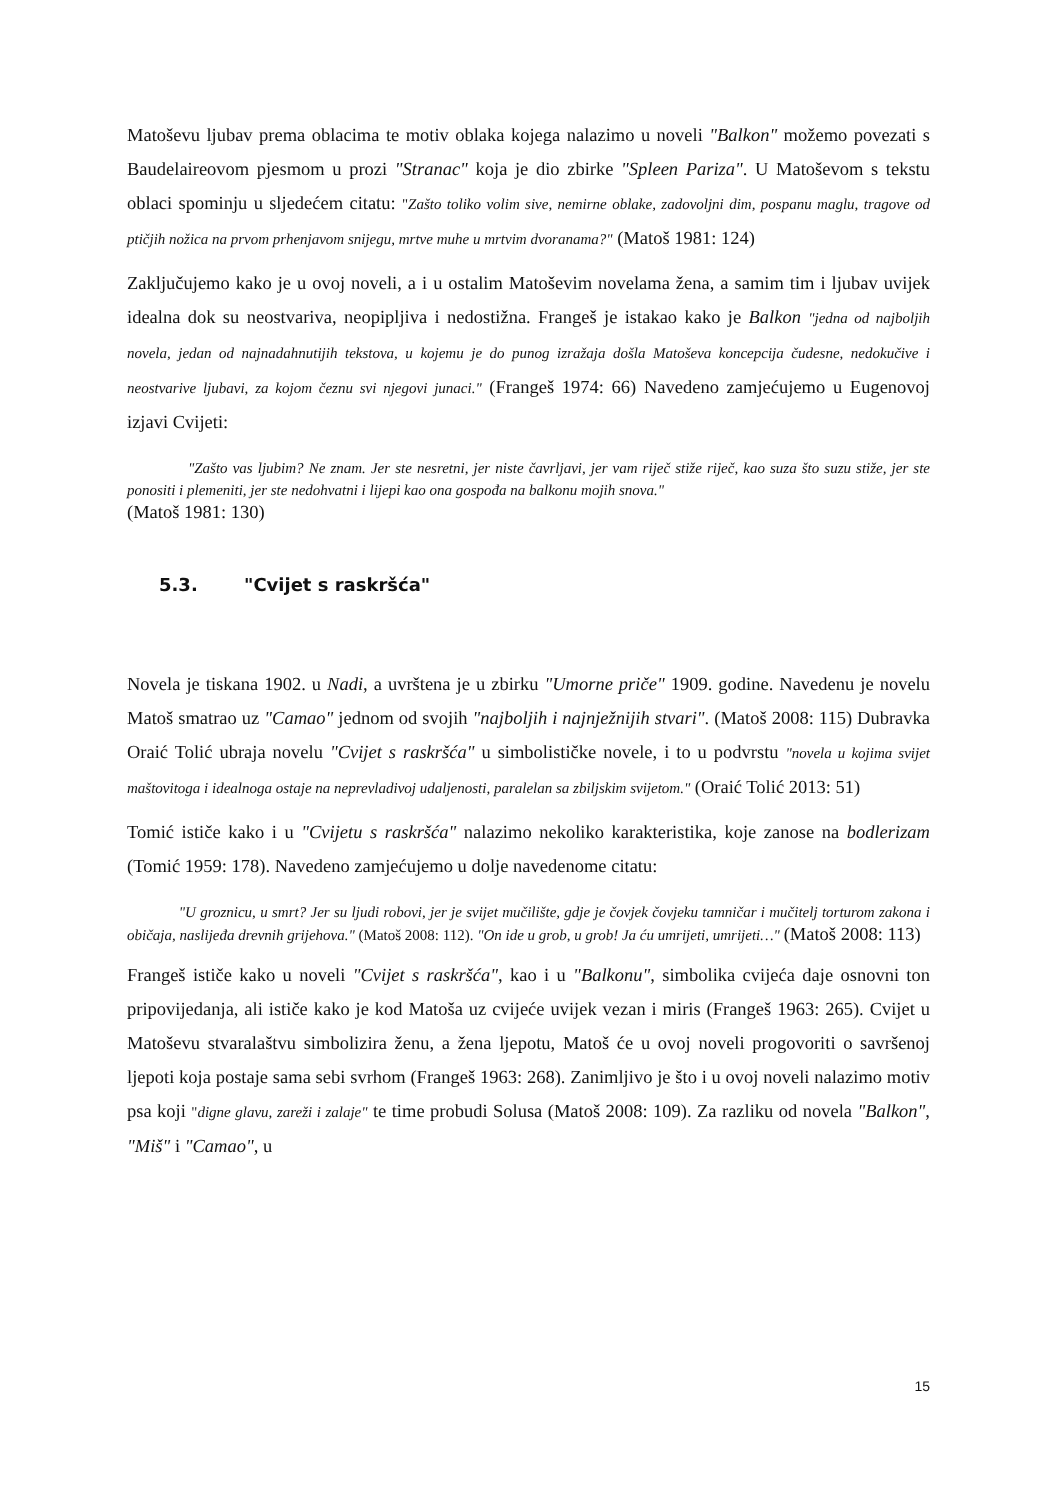Matoševu ljubav prema oblacima te motiv oblaka kojega nalazimo u noveli "Balkon" možemo povezati s Baudelaireovom pjesmom u prozi "Stranac" koja je dio zbirke "Spleen Pariza". U Matoševom s tekstu oblaci spominju u sljedećem citatu: "Zašto toliko volim sive, nemirne oblake, zadovoljni dim, pospanu maglu, tragove od ptičjih nožica na prvom prhenjavom snijegu, mrtve muhe u mrtvim dvoranama?" (Matoš 1981: 124)
Zaključujemo kako je u ovoj noveli, a i u ostalim Matoševim novelama žena, a samim tim i ljubav uvijek idealna dok su neostvariva, neopipljiva i nedostižna. Frangeš je istakao kako je Balkon "jedna od najboljih novela, jedan od najnadahnutijih tekstova, u kojemu je do punog izražaja došla Matoševa koncepcija čudesne, nedokučive i neostvarive ljubavi, za kojom čeznu svi njegovi junaci." (Frangeš 1974: 66) Navedeno zamjećujemo u Eugenovoj izjavi Cvijeti:
"Zašto vas ljubim? Ne znam. Jer ste nesretni, jer niste čavrljavi, jer vam riječ stiže riječ, kao suza što suzu stiže, jer ste ponositi i plemeniti, jer ste nedohvatni i lijepi kao ona gospođa na balkonu mojih snova."
(Matoš 1981: 130)
5.3. "Cvijet s raskršća"
Novela je tiskana 1902. u Nadi, a uvrštena je u zbirku "Umorne priče" 1909. godine. Navedenu je novelu Matoš smatrao uz "Camao" jednom od svojih "najboljih i najnježnijih stvari". (Matoš 2008: 115) Dubravka Oraić Tolić ubraja novelu "Cvijet s raskršća" u simbolističke novele, i to u podvrstu "novela u kojima svijet maštovitoga i idealnoga ostaje na neprevladivoj udaljenosti, paralelan sa zbiljskim svijetom." (Oraić Tolić 2013: 51)
Tomić ističe kako i u "Cvijetu s raskršća" nalazimo nekoliko karakteristika, koje zanose na bodlerizam (Tomić 1959: 178). Navedeno zamjećujemo u dolje navedenome citatu:
"U groznicu, u smrt? Jer su ljudi robovi, jer je svijet mučilište, gdje je čovjek čovjeku tamničar i mučitelj torturom zakona i običaja, naslijeđa drevnih grijehova." (Matoš 2008: 112). "On ide u grob, u grob! Ja ću umrijeti, umrijeti…" (Matoš 2008: 113)
Frangeš ističe kako u noveli "Cvijet s raskršća", kao i u "Balkonu", simbolika cvijeća daje osnovni ton pripovijedanja, ali ističe kako je kod Matoša uz cvijeće uvijek vezan i miris (Frangeš 1963: 265). Cvijet u Matoševu stvaralaštvu simbolizira ženu, a žena ljepotu, Matoš će u ovoj noveli progovoriti o savršenoj ljepoti koja postaje sama sebi svrhom (Frangeš 1963: 268). Zanimljivo je što i u ovoj noveli nalazimo motiv psa koji "digne glavu, zareži i zalaje" te time probudi Solusa (Matoš 2008: 109). Za razliku od novela "Balkon", "Miš" i "Camao", u
15